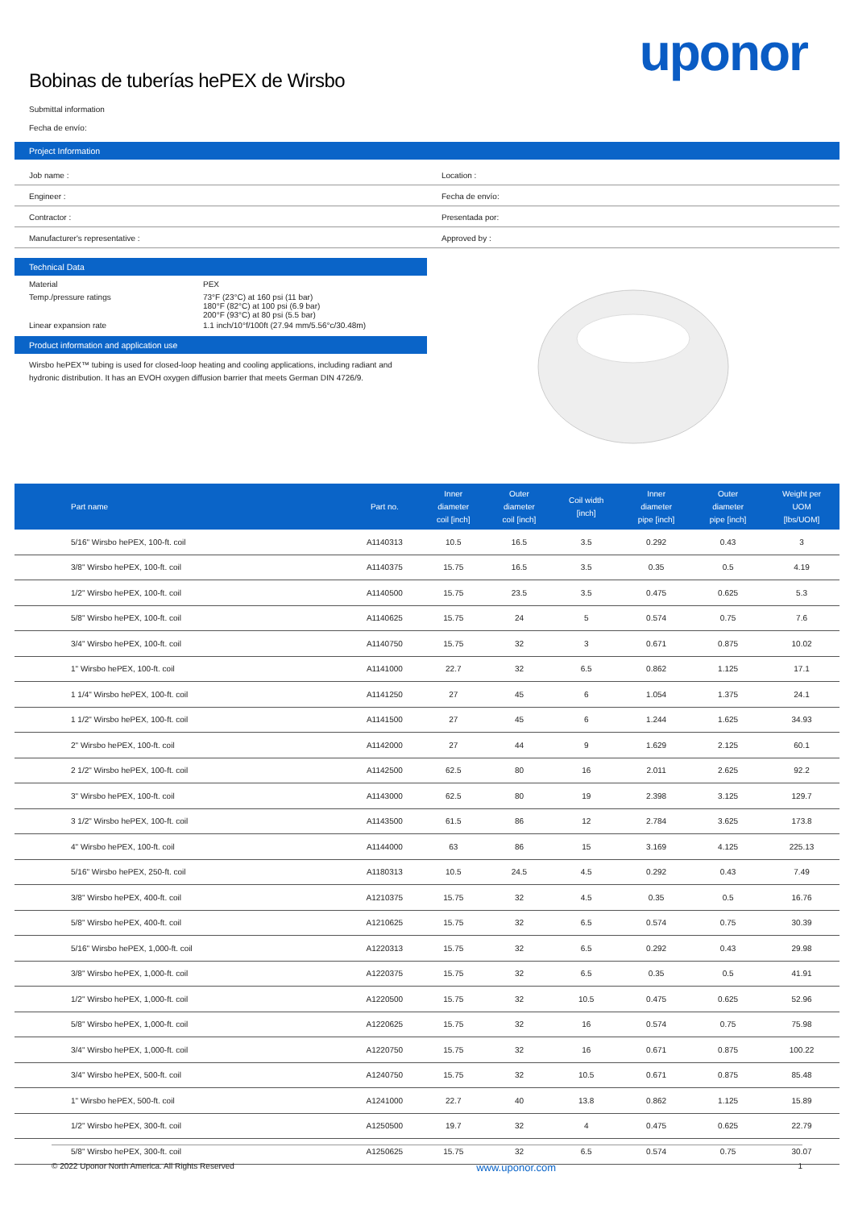Bobinas de tuberías hePEX de Wirsbo
uponor
Submittal information
Fecha de envío:
Project Information
Job name :
Location :
Engineer :
Fecha de envío:
Contractor :
Presentada por:
Manufacturer's representative :
Approved by :
Technical Data
| Material | PEX |
| Temp./pressure ratings | 73°F (23°C) at 160 psi (11 bar) 180°F (82°C) at 100 psi (6.9 bar) 200°F (93°C) at 80 psi (5.5 bar) |
| Linear expansion rate | 1.1 inch/10°f/100ft (27.94 mm/5.56°c/30.48m) |
Product information and application use
Wirsbo hePEX™ tubing is used for closed-loop heating and cooling applications, including radiant and hydronic distribution. It has an EVOH oxygen diffusion barrier that meets German DIN 4726/9.
| Part name | Part no. | Inner diameter coil [inch] | Outer diameter coil [inch] | Coil width [inch] | Inner diameter pipe [inch] | Outer diameter pipe [inch] | Weight per UOM [lbs/UOM] |
| --- | --- | --- | --- | --- | --- | --- | --- |
| 5/16" Wirsbo hePEX, 100-ft. coil | A1140313 | 10.5 | 16.5 | 3.5 | 0.292 | 0.43 | 3 |
| 3/8" Wirsbo hePEX, 100-ft. coil | A1140375 | 15.75 | 16.5 | 3.5 | 0.35 | 0.5 | 4.19 |
| 1/2" Wirsbo hePEX, 100-ft. coil | A1140500 | 15.75 | 23.5 | 3.5 | 0.475 | 0.625 | 5.3 |
| 5/8" Wirsbo hePEX, 100-ft. coil | A1140625 | 15.75 | 24 | 5 | 0.574 | 0.75 | 7.6 |
| 3/4" Wirsbo hePEX, 100-ft. coil | A1140750 | 15.75 | 32 | 3 | 0.671 | 0.875 | 10.02 |
| 1" Wirsbo hePEX, 100-ft. coil | A1141000 | 22.7 | 32 | 6.5 | 0.862 | 1.125 | 17.1 |
| 1 1/4" Wirsbo hePEX, 100-ft. coil | A1141250 | 27 | 45 | 6 | 1.054 | 1.375 | 24.1 |
| 1 1/2" Wirsbo hePEX, 100-ft. coil | A1141500 | 27 | 45 | 6 | 1.244 | 1.625 | 34.93 |
| 2" Wirsbo hePEX, 100-ft. coil | A1142000 | 27 | 44 | 9 | 1.629 | 2.125 | 60.1 |
| 2 1/2" Wirsbo hePEX, 100-ft. coil | A1142500 | 62.5 | 80 | 16 | 2.011 | 2.625 | 92.2 |
| 3" Wirsbo hePEX, 100-ft. coil | A1143000 | 62.5 | 80 | 19 | 2.398 | 3.125 | 129.7 |
| 3 1/2" Wirsbo hePEX, 100-ft. coil | A1143500 | 61.5 | 86 | 12 | 2.784 | 3.625 | 173.8 |
| 4" Wirsbo hePEX, 100-ft. coil | A1144000 | 63 | 86 | 15 | 3.169 | 4.125 | 225.13 |
| 5/16" Wirsbo hePEX, 250-ft. coil | A1180313 | 10.5 | 24.5 | 4.5 | 0.292 | 0.43 | 7.49 |
| 3/8" Wirsbo hePEX, 400-ft. coil | A1210375 | 15.75 | 32 | 4.5 | 0.35 | 0.5 | 16.76 |
| 5/8" Wirsbo hePEX, 400-ft. coil | A1210625 | 15.75 | 32 | 6.5 | 0.574 | 0.75 | 30.39 |
| 5/16" Wirsbo hePEX, 1,000-ft. coil | A1220313 | 15.75 | 32 | 6.5 | 0.292 | 0.43 | 29.98 |
| 3/8" Wirsbo hePEX, 1,000-ft. coil | A1220375 | 15.75 | 32 | 6.5 | 0.35 | 0.5 | 41.91 |
| 1/2" Wirsbo hePEX, 1,000-ft. coil | A1220500 | 15.75 | 32 | 10.5 | 0.475 | 0.625 | 52.96 |
| 5/8" Wirsbo hePEX, 1,000-ft. coil | A1220625 | 15.75 | 32 | 16 | 0.574 | 0.75 | 75.98 |
| 3/4" Wirsbo hePEX, 1,000-ft. coil | A1220750 | 15.75 | 32 | 16 | 0.671 | 0.875 | 100.22 |
| 3/4" Wirsbo hePEX, 500-ft. coil | A1240750 | 15.75 | 32 | 10.5 | 0.671 | 0.875 | 85.48 |
| 1" Wirsbo hePEX, 500-ft. coil | A1241000 | 22.7 | 40 | 13.8 | 0.862 | 1.125 | 15.89 |
| 1/2" Wirsbo hePEX, 300-ft. coil | A1250500 | 19.7 | 32 | 4 | 0.475 | 0.625 | 22.79 |
| 5/8" Wirsbo hePEX, 300-ft. coil | A1250625 | 15.75 | 32 | 6.5 | 0.574 | 0.75 | 30.07 |
© 2022 Uponor North America. All Rights Reserved www.uponor.com 1